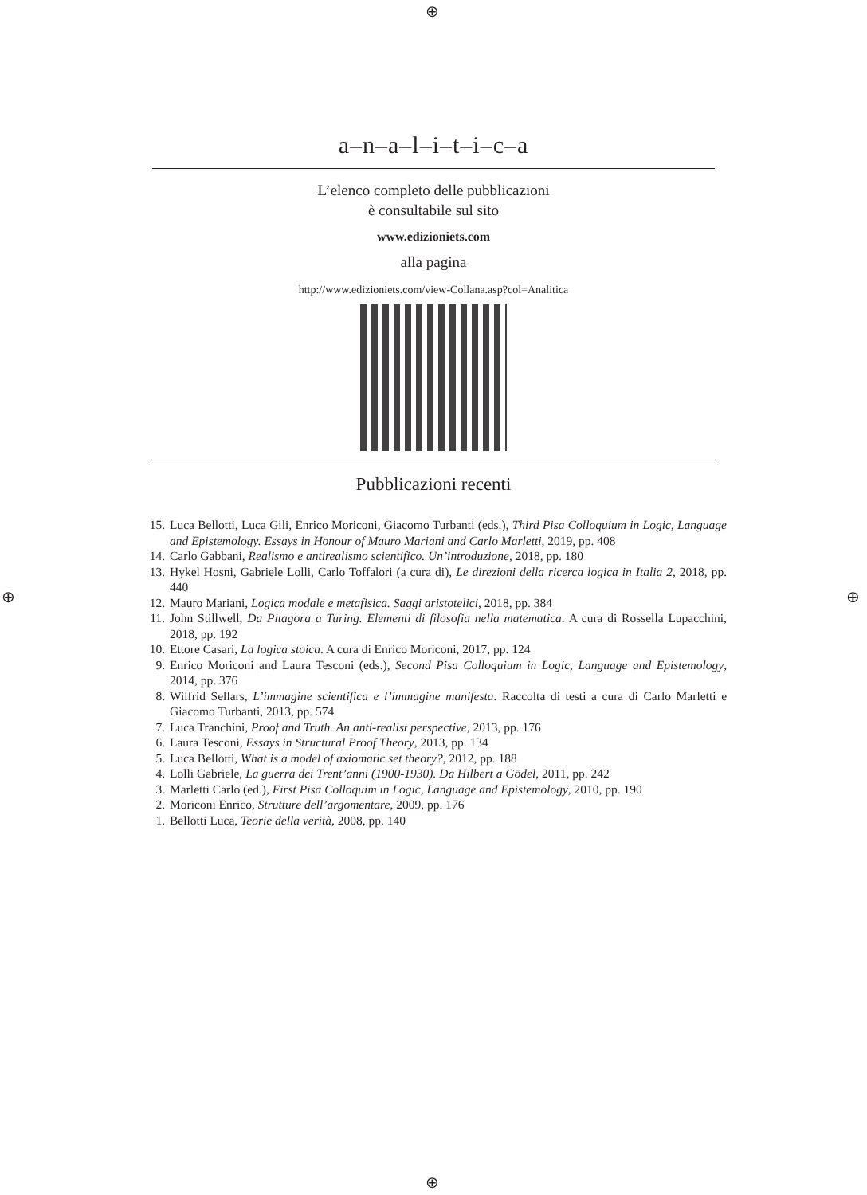⊕
⊕ ⊕
⊕
a–n–a–l–i–t–i–c–a
L’elenco completo delle pubblicazioni
è consultabile sul sito
www.edizioniets.com
alla pagina
http://www.edizioniets.com/view-Collana.asp?col=Analitica
Pubblicazioni recenti
15. Luca Bellotti, Luca Gili, Enrico Moriconi, Giacomo Turbanti (eds.), Third Pisa Colloquium in Logic, Language and Epistemology. Essays in Honour of Mauro Mariani and Carlo Marletti, 2019, pp. 408
14. Carlo Gabbani, Realismo e antirealismo scientifico. Un’introduzione, 2018, pp. 180
13. Hykel Hosni, Gabriele Lolli, Carlo Toffalori (a cura di), Le direzioni della ricerca logica in Italia 2, 2018, pp. 440
12. Mauro Mariani, Logica modale e metafisica. Saggi aristotelici, 2018, pp. 384
11. John Stillwell, Da Pitagora a Turing. Elementi di filosofia nella matematica. A cura di Rossella Lupacchini, 2018, pp. 192
10. Ettore Casari, La logica stoica. A cura di Enrico Moriconi, 2017, pp. 124
9. Enrico Moriconi and Laura Tesconi (eds.), Second Pisa Colloquium in Logic, Language and Epistemology, 2014, pp. 376
8. Wilfrid Sellars, L’immagine scientifica e l’immagine manifesta. Raccolta di testi a cura di Carlo Marletti e Giacomo Turbanti, 2013, pp. 574
7. Luca Tranchini, Proof and Truth. An anti-realist perspective, 2013, pp. 176
6. Laura Tesconi, Essays in Structural Proof Theory, 2013, pp. 134
5. Luca Bellotti, What is a model of axiomatic set theory?, 2012, pp. 188
4. Lolli Gabriele, La guerra dei Trent’anni (1900-1930). Da Hilbert a Gödel, 2011, pp. 242
3. Marletti Carlo (ed.), First Pisa Colloquim in Logic, Language and Epistemology, 2010, pp. 190
2. Moriconi Enrico, Strutture dell’argomentare, 2009, pp. 176
1. Bellotti Luca, Teorie della verità, 2008, pp. 140